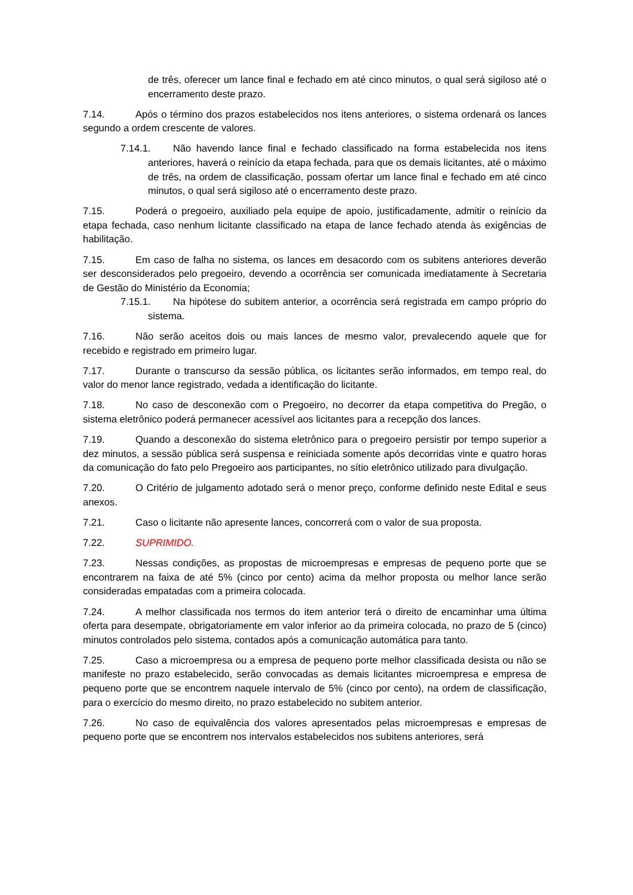de três, oferecer um lance final e fechado em até cinco minutos, o qual será sigiloso até o encerramento deste prazo.
7.14. Após o término dos prazos estabelecidos nos itens anteriores, o sistema ordenará os lances segundo a ordem crescente de valores.
7.14.1. Não havendo lance final e fechado classificado na forma estabelecida nos itens anteriores, haverá o reinício da etapa fechada, para que os demais licitantes, até o máximo de três, na ordem de classificação, possam ofertar um lance final e fechado em até cinco minutos, o qual será sigiloso até o encerramento deste prazo.
7.15. Poderá o pregoeiro, auxiliado pela equipe de apoio, justificadamente, admitir o reinício da etapa fechada, caso nenhum licitante classificado na etapa de lance fechado atenda às exigências de habilitação.
7.15. Em caso de falha no sistema, os lances em desacordo com os subitens anteriores deverão ser desconsiderados pelo pregoeiro, devendo a ocorrência ser comunicada imediatamente à Secretaria de Gestão do Ministério da Economia;
7.15.1. Na hipótese do subitem anterior, a ocorrência será registrada em campo próprio do sistema.
7.16. Não serão aceitos dois ou mais lances de mesmo valor, prevalecendo aquele que for recebido e registrado em primeiro lugar.
7.17. Durante o transcurso da sessão pública, os licitantes serão informados, em tempo real, do valor do menor lance registrado, vedada a identificação do licitante.
7.18. No caso de desconexão com o Pregoeiro, no decorrer da etapa competitiva do Pregão, o sistema eletrônico poderá permanecer acessível aos licitantes para a recepção dos lances.
7.19. Quando a desconexão do sistema eletrônico para o pregoeiro persistir por tempo superior a dez minutos, a sessão pública será suspensa e reiniciada somente após decorridas vinte e quatro horas da comunicação do fato pelo Pregoeiro aos participantes, no sítio eletrônico utilizado para divulgação.
7.20. O Critério de julgamento adotado será o menor preço, conforme definido neste Edital e seus anexos.
7.21. Caso o licitante não apresente lances, concorrerá com o valor de sua proposta.
7.22. SUPRIMIDO.
7.23. Nessas condições, as propostas de microempresas e empresas de pequeno porte que se encontrarem na faixa de até 5% (cinco por cento) acima da melhor proposta ou melhor lance serão consideradas empatadas com a primeira colocada.
7.24. A melhor classificada nos termos do item anterior terá o direito de encaminhar uma última oferta para desempate, obrigatoriamente em valor inferior ao da primeira colocada, no prazo de 5 (cinco) minutos controlados pelo sistema, contados após a comunicação automática para tanto.
7.25. Caso a microempresa ou a empresa de pequeno porte melhor classificada desista ou não se manifeste no prazo estabelecido, serão convocadas as demais licitantes microempresa e empresa de pequeno porte que se encontrem naquele intervalo de 5% (cinco por cento), na ordem de classificação, para o exercício do mesmo direito, no prazo estabelecido no subitem anterior.
7.26. No caso de equivalência dos valores apresentados pelas microempresas e empresas de pequeno porte que se encontrem nos intervalos estabelecidos nos subitens anteriores, será